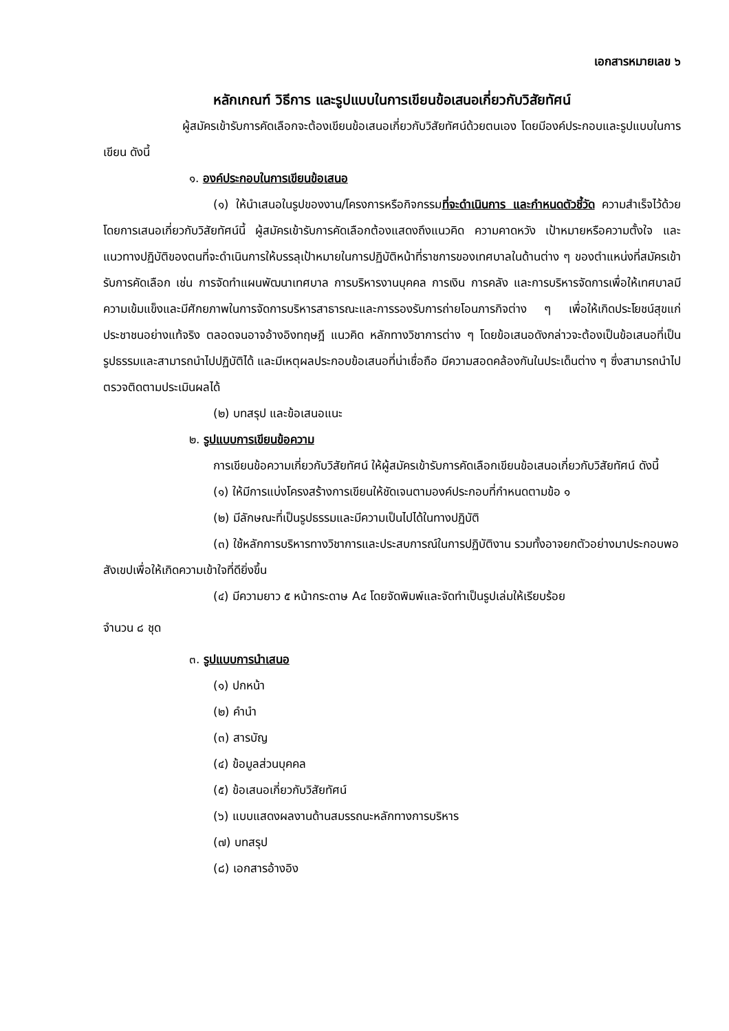เอกสารหมายเลข ๖
หลักเกณฑ์ วิธีการ และรูปแบบในการเขียนข้อเสนอเกี่ยวกับวิสัยทัศน์
ผู้สมัครเข้ารับการคัดเลือกจะต้องเขียนข้อเสนอเกี่ยวกับวิสัยทัศน์ด้วยตนเอง โดยมีองค์ประกอบและรูปแบบในการเขียน ดังนี้
๑. องค์ประกอบในการเขียนข้อเสนอ
(๑) ให้นำเสนอในรูปของงาน/โครงการหรือกิจกรรมที่จะดำเนินการ และกำหนดตัวชี้วัด ความสำเร็จไว้ด้วย โดยการเสนอเกี่ยวกับวิสัยทัศน์นี้ ผู้สมัครเข้ารับการคัดเลือกต้องแสดงถึงแนวคิด ความคาดหวัง เป้าหมายหรือความตั้งใจ และแนวทางปฏิบัติของตนที่จะดำเนินการให้บรรลุเป้าหมายในการปฏิบัติหน้าที่ราชการของเทศบาลในด้านต่าง ๆ ของตำแหน่งที่สมัครเข้ารับการคัดเลือก เช่น การจัดทำแผนพัฒนาเทศบาล การบริหารงานบุคคล การเงิน การคลัง และการบริหารจัดการเพื่อให้เทศบาลมีความเข้มแข็งและมีศักยภาพในการจัดการบริหารสาธารณะและการรองรับการถ่ายโอนภารกิจต่าง ๆ เพื่อให้เกิดประโยชน์สุขแก่ประชาชนอย่างแท้จริง ตลอดจนอาจอ้างอิงทฤษฎี แนวคิด หลักทางวิชาการต่าง ๆ โดยข้อเสนอดังกล่าวจะต้องเป็นข้อเสนอที่เป็นรูปธรรมและสามารถนำไปปฏิบัติได้ และมีเหตุผลประกอบข้อเสนอที่น่าเชื่อถือ มีความสอดคล้องกันในประเด็นต่าง ๆ ซึ่งสามารถนำไปตรวจติดตามประเมินผลได้
(๒) บทสรุป และข้อเสนอแนะ
๒. รูปแบบการเขียนข้อความ
การเขียนข้อความเกี่ยวกับวิสัยทัศน์ ให้ผู้สมัครเข้ารับการคัดเลือกเขียนข้อเสนอเกี่ยวกับวิสัยทัศน์ ดังนี้
(๑) ให้มีการแบ่งโครงสร้างการเขียนให้ชัดเจนตามองค์ประกอบที่กำหนดตามข้อ ๑
(๒) มีลักษณะที่เป็นรูปธรรมและมีความเป็นไปได้ในทางปฏิบัติ
(๓) ใช้หลักการบริหารทางวิชาการและประสบการณ์ในการปฏิบัติงาน รวมทั้งอาจยกตัวอย่างมาประกอบพอสังเขปเพื่อให้เกิดความเข้าใจที่ดียิ่งขึ้น
(๔) มีความยาว ๕ หน้ากระดาษ A๔ โดยจัดพิมพ์และจัดทำเป็นรูปเล่มให้เรียบร้อย
จำนวน ๘ ชุด
๓. รูปแบบการนำเสนอ
(๑) ปกหน้า
(๒) คำนำ
(๓) สารบัญ
(๔) ข้อมูลส่วนบุคคล
(๕) ข้อเสนอเกี่ยวกับวิสัยทัศน์
(๖) แบบแสดงผลงานด้านสมรรถนะหลักทางการบริหาร
(๗) บทสรุป
(๘) เอกสารอ้างอิง